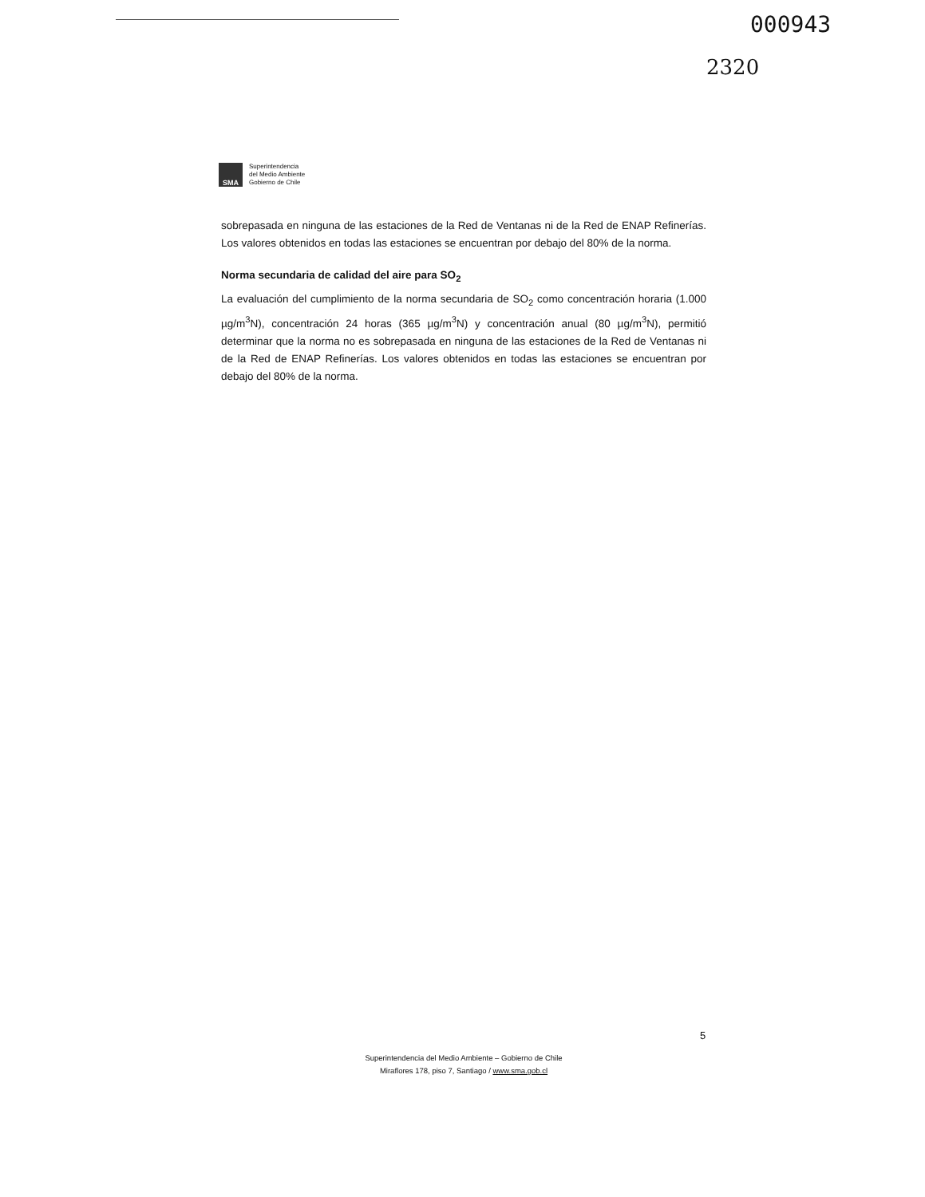000943
2320
SMA
Superintendencia
del Medio Ambiente
Gobierno de Chile
sobrepasada en ninguna de las estaciones de la Red de Ventanas ni de la Red de ENAP Refinerías. Los valores obtenidos en todas las estaciones se encuentran por debajo del 80% de la norma.
Norma secundaria de calidad del aire para SO<sub>2</sub>
La evaluación del cumplimiento de la norma secundaria de SO<sub>2</sub> como concentración horaria (1.000 µg/m<sup>3</sup>N), concentración 24 horas (365 µg/m<sup>3</sup>N) y concentración anual (80 µg/m<sup>3</sup>N), permitió determinar que la norma no es sobrepasada en ninguna de las estaciones de la Red de Ventanas ni de la Red de ENAP Refinerías. Los valores obtenidos en todas las estaciones se encuentran por debajo del 80% de la norma.
5
Superintendencia del Medio Ambiente – Gobierno de Chile
Miraflores 178, piso 7, Santiago / www.sma.gob.cl